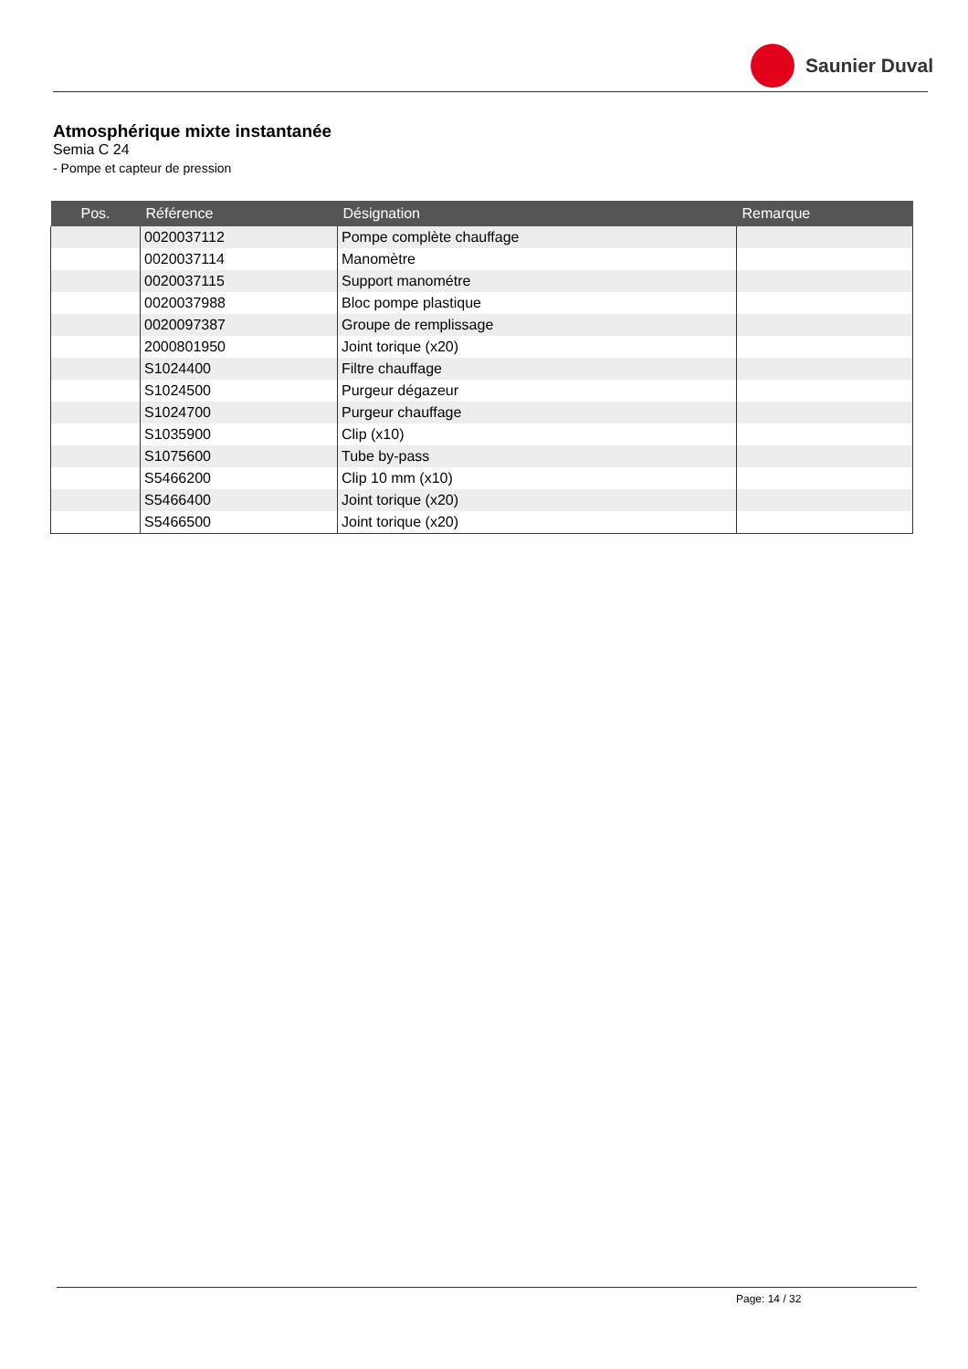Saunier Duval
Atmosphérique mixte instantanée
Semia C 24
- Pompe et capteur de pression
| Pos. | Référence | Désignation | Remarque |
| --- | --- | --- | --- |
| | 0020037112 | Pompe complète chauffage | |
| | 0020037114 | Manomètre | |
| | 0020037115 | Support manométre | |
| | 0020037988 | Bloc pompe plastique | |
| | 0020097387 | Groupe de remplissage | |
| | 2000801950 | Joint torique (x20) | |
| | S1024400 | Filtre chauffage | |
| | S1024500 | Purgeur dégazeur | |
| | S1024700 | Purgeur chauffage | |
| | S1035900 | Clip (x10) | |
| | S1075600 | Tube by-pass | |
| | S5466200 | Clip 10 mm (x10) | |
| | S5466400 | Joint torique (x20) | |
| | S5466500 | Joint torique (x20) | |
Page: 14 / 32